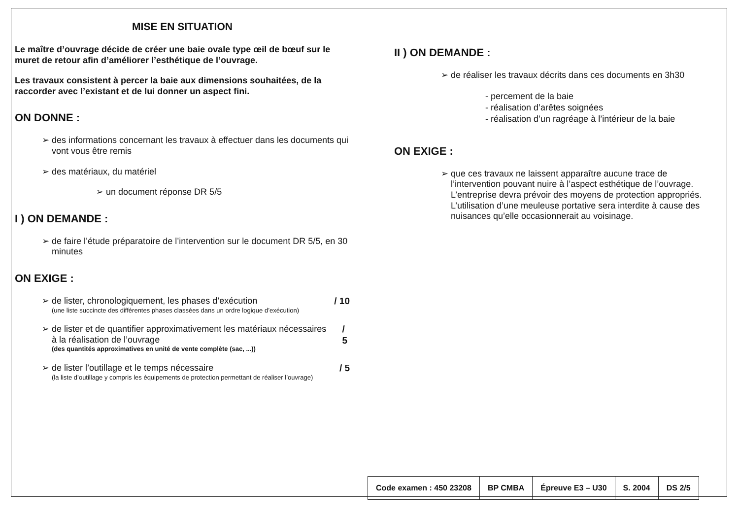MISE EN SITUATION
Le maître d’ouvrage décide de créer une baie ovale type œil de bœuf sur le muret de retour afin d’améliorer l’esthétique de l’ouvrage.
Les travaux consistent à percer la baie aux dimensions souhaitées, de la raccorder avec l’existant et de lui donner un aspect fini.
ON DONNE :
➢ des informations concernant les travaux à effectuer dans les documents qui vont vous être remis
➢ des matériaux, du matériel
➢ un document réponse DR 5/5
I ) ON DEMANDE :
➢ de faire l’étude préparatoire de l’intervention sur le document DR 5/5, en 30 minutes
ON EXIGE :
➢ de lister, chronologiquement, les phases d’exécution
(une liste succincte des différentes phases classées dans un ordre logique d’exécution) / 10
➢ de lister et de quantifier approximativement les matériaux nécessaires à la réalisation de l’ouvrage
(des quantités approximatives en unité de vente complète (sac, ...)) / 5
➢ de lister l’outillage et le temps nécessaire
(la liste d’outillage y compris les équipements de protection permettant de réaliser l’ouvrage) / 5
II ) ON DEMANDE :
➢ de réaliser les travaux décrits dans ces documents en 3h30
- percement de la baie
- réalisation d’arêtes soignées
- réalisation d’un ragréage à l’intérieur de la baie
ON EXIGE :
➢ que ces travaux ne laissent apparaître aucune trace de l’intervention pouvant nuire à l’aspect esthétique de l’ouvrage.
L’entreprise devra prévoir des moyens de protection appropriés.
L’utilisation d’une meuleuse portative sera interdite à cause des nuisances qu’elle occasionnerait au voisinage.
| Code examen : 450 23208 | BP CMBA | Épreuve E3 – U30 | S. 2004 | DS 2/5 |